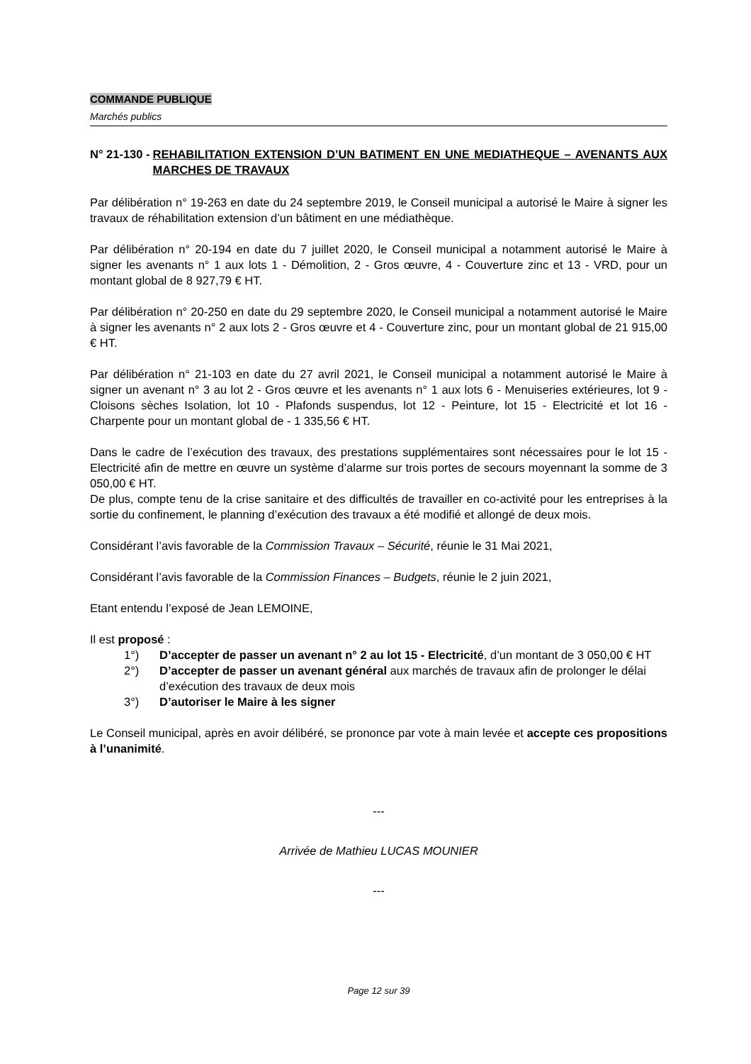COMMANDE PUBLIQUE
Marchés publics
N° 21-130 - REHABILITATION EXTENSION D’UN BATIMENT EN UNE MEDIATHEQUE – AVENANTS AUX MARCHES DE TRAVAUX
Par délibération n° 19-263 en date du 24 septembre 2019, le Conseil municipal a autorisé le Maire à signer les travaux de réhabilitation extension d’un bâtiment en une médiathèque.
Par délibération n° 20-194 en date du 7 juillet 2020, le Conseil municipal a notamment autorisé le Maire à signer les avenants n° 1 aux lots 1 - Démolition, 2 - Gros œuvre, 4 - Couverture zinc et 13 - VRD, pour un montant global de 8 927,79 € HT.
Par délibération n° 20-250 en date du 29 septembre 2020, le Conseil municipal a notamment autorisé le Maire à signer les avenants n° 2 aux lots 2 - Gros œuvre et 4 - Couverture zinc, pour un montant global de 21 915,00 € HT.
Par délibération n° 21-103 en date du 27 avril 2021, le Conseil municipal a notamment autorisé le Maire à signer un avenant n° 3 au lot 2 - Gros œuvre et les avenants n° 1 aux lots 6 - Menuiseries extérieures, lot 9 - Cloisons sèches Isolation, lot 10 - Plafonds suspendus, lot 12 - Peinture, lot 15 - Electricité et lot 16 - Charpente pour un montant global de - 1 335,56 € HT.
Dans le cadre de l’exécution des travaux, des prestations supplémentaires sont nécessaires pour le lot 15 - Electricité afin de mettre en œuvre un système d’alarme sur trois portes de secours moyennant la somme de 3 050,00 € HT.
De plus, compte tenu de la crise sanitaire et des difficultés de travailler en co-activité pour les entreprises à la sortie du confinement, le planning d’exécution des travaux a été modifié et allongé de deux mois.
Considérant l’avis favorable de la Commission Travaux – Sécurité, réunie le 31 Mai 2021,
Considérant l’avis favorable de la Commission Finances – Budgets, réunie le 2 juin 2021,
Etant entendu l’exposé de Jean LEMOINE,
Il est proposé :
1°) D’accepter de passer un avenant n° 2 au lot 15 - Electricité, d’un montant de 3 050,00 € HT
2°) D’accepter de passer un avenant général aux marchés de travaux afin de prolonger le délai d’exécution des travaux de deux mois
3°) D’autoriser le Maire à les signer
Le Conseil municipal, après en avoir délibéré, se prononce par vote à main levée et accepte ces propositions à l’unanimité.
---
Arrivée de Mathieu LUCAS MOUNIER
---
Page 12 sur 39